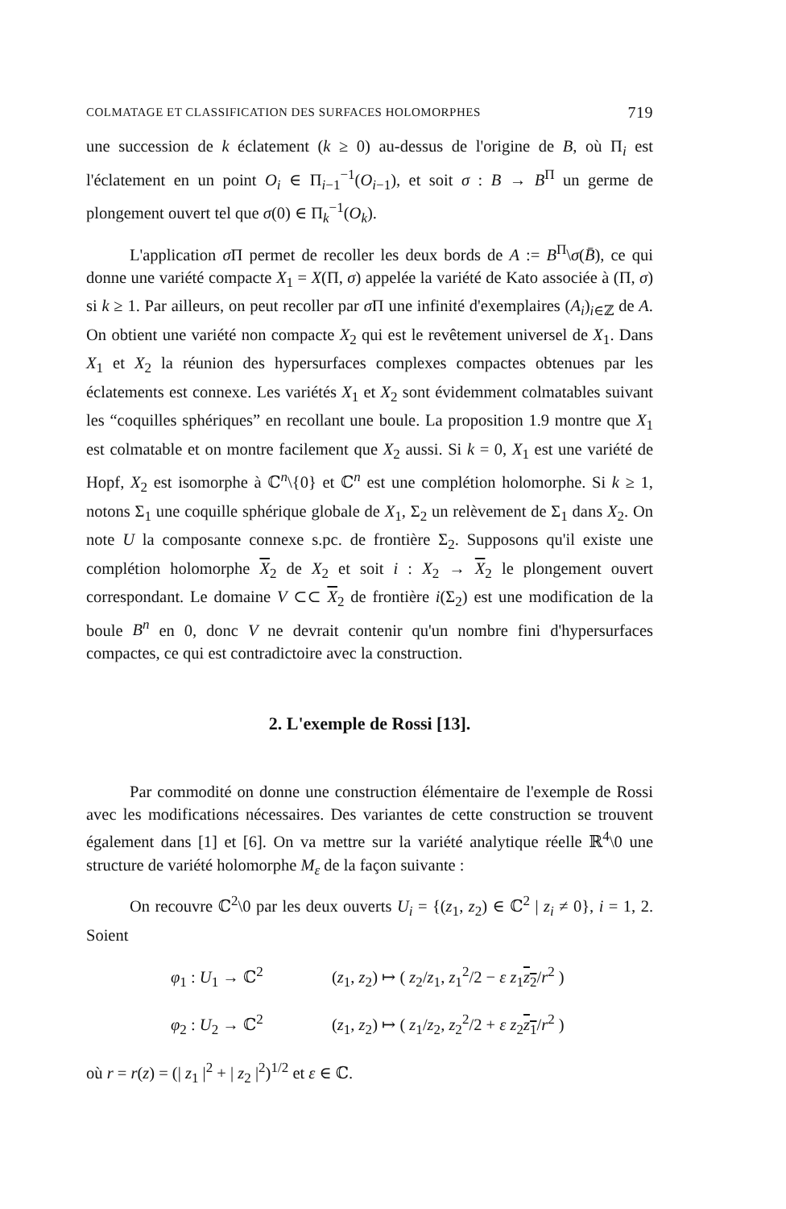COLMATAGE ET CLASSIFICATION DES SURFACES HOLOMORPHES 719
une succession de k éclatement (k ≥ 0) au-dessus de l'origine de B, où Π<sub>i</sub> est l'éclatement en un point O<sub>i</sub> ∈ Π<sub>i−1</sub><sup>−1</sup>(O<sub>i−1</sub>), et soit σ : B → B<sup>Π</sup> un germe de plongement ouvert tel que σ(0) ∈ Π<sub>k</sub><sup>−1</sup>(O<sub>k</sub>).
L'application σ Π permet de recoller les deux bords de A := B<sup>Π</sup>\σ(B̄), ce qui donne une variété compacte X<sub>1</sub> = X(Π, σ) appelée la variété de Kato associée à (Π, σ) si k ≥ 1. Par ailleurs, on peut recoller par σ Π une infinité d'exemplaires (A<sub>i</sub>)<sub>i∈ℤ</sub> de A. On obtient une variété non compacte X<sub>2</sub> qui est le revêtement universel de X<sub>1</sub>. Dans X<sub>1</sub> et X<sub>2</sub> la réunion des hypersurfaces complexes compactes obtenues par les éclatements est connexe. Les variétés X<sub>1</sub> et X<sub>2</sub> sont évidemment colmatables suivant les “coquilles sphériques” en recollant une boule. La proposition 1.9 montre que X<sub>1</sub> est colmatable et on montre facilement que X<sub>2</sub> aussi. Si k = 0, X<sub>1</sub> est une variété de Hopf, X<sub>2</sub> est isomorphe à ℂ<sup>n</sup>\{0} et ℂ<sup>n</sup> est une complétion holomorphe. Si k ≥ 1, notons Σ<sub>1</sub> une coquille sphérique globale de X<sub>1</sub>, Σ<sub>2</sub> un relèvement de Σ<sub>1</sub> dans X<sub>2</sub>. On note U la composante connexe s.pc. de frontière Σ<sub>2</sub>. Supposons qu'il existe une complétion holomorphe X<sub>2</sub> de X<sub>2</sub> et soit i : X<sub>2</sub> → X<sub>2</sub> le plongement ouvert correspondant. Le domaine V ⊂⊂ X<sub>2</sub> de frontière i(Σ<sub>2</sub>) est une modification de la boule B<sup>n</sup> en 0, donc V ne devrait contenir qu'un nombre fini d'hypersurfaces compactes, ce qui est contradictoire avec la construction.
2. L'exemple de Rossi [13].
Par commodité on donne une construction élémentaire de l'exemple de Rossi avec les modifications nécessaires. Des variantes de cette construction se trouvent également dans [1] et [6]. On va mettre sur la variété analytique réelle ℝ<sup>4</sup>\0 une structure de variété holomorphe M<sub>ε</sub> de la façon suivante :
On recouvre ℂ<sup>2</sup>\0 par les deux ouverts U<sub>i</sub> = {(z<sub>1</sub>, z<sub>2</sub>) ∈ ℂ<sup>2</sup> | z<sub>i</sub> ≠ 0}, i = 1, 2. Soient
φ<sub>1</sub> : U<sub>1</sub> → ℂ<sup>2</sup> (z<sub>1</sub>, z<sub>2</sub>) ↦ ( z<sub>2</sub>/z<sub>1</sub>, z<sub>1</sub><sup>2</sup>/2 − ε z<sub>1</sub>z<sub>2</sub>/r<sup>2</sup> )
φ<sub>2</sub> : U<sub>2</sub> → ℂ<sup>2</sup> (z<sub>1</sub>, z<sub>2</sub>) ↦ ( z<sub>1</sub>/z<sub>2</sub>, z<sub>2</sub><sup>2</sup>/2 + ε z<sub>2</sub>z<sub>1</sub>/r<sup>2</sup> )
où r = r(z) = (| z<sub>1</sub> |<sup>2</sup> + | z<sub>2</sub> |<sup>2</sup>)<sup>1/2</sup> et ε ∈ ℂ.